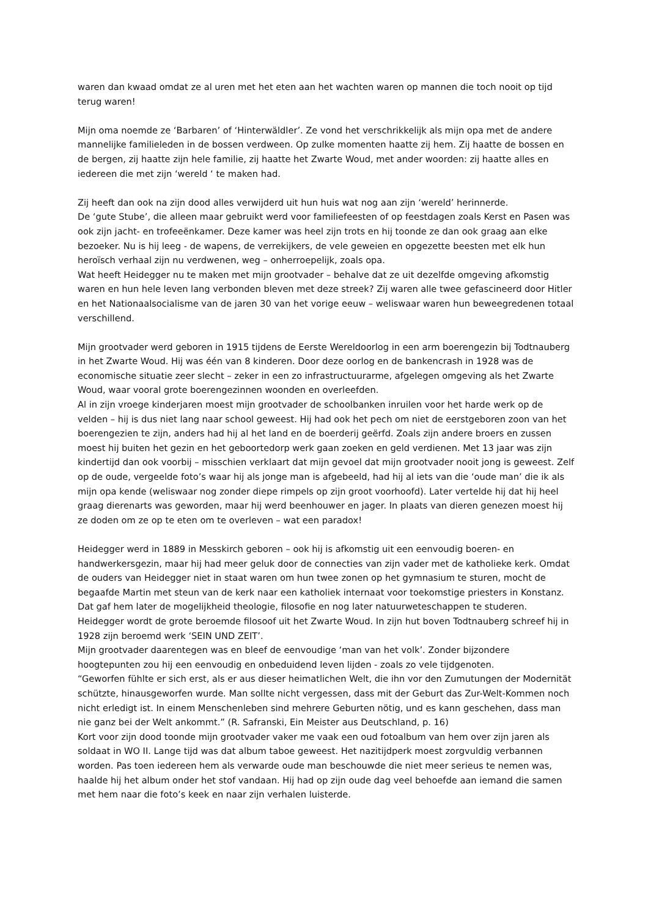waren dan kwaad omdat ze al uren met het eten aan het wachten waren op mannen die toch nooit op tijd terug waren!
Mijn oma noemde ze ‘Barbaren’ of ‘Hinterwäldler’. Ze vond het verschrikkelijk als mijn opa met de andere mannelijke familieleden in de bossen verdween. Op zulke momenten haatte zij hem. Zij haatte de bossen en de bergen, zij haatte zijn hele familie, zij haatte het Zwarte Woud, met ander woorden: zij haatte alles en iedereen die met zijn ‘wereld ‘ te maken had.
Zij heeft dan ook na zijn dood alles verwijderd uit hun huis wat nog aan zijn ‘wereld’ herinnerde.
De ‘gute Stube’, die alleen maar gebruikt werd voor familiefeesten of op feestdagen zoals Kerst en Pasen was ook zijn jacht- en trofeeënkamer. Deze kamer was heel zijn trots en hij toonde ze dan ook graag aan elke bezoeker. Nu is hij leeg - de wapens, de verrekijkers, de vele geweien en opgezette beesten met elk hun heroïsch verhaal zijn nu verdwenen, weg – onherroepelijk, zoals opa.
Wat heeft Heidegger nu te maken met mijn grootvader – behalve dat ze uit dezelfde omgeving afkomstig waren en hun hele leven lang verbonden bleven met deze streek? Zij waren alle twee gefascineerd door Hitler en het Nationaalsocialisme van de jaren 30 van het vorige eeuw – weliswaar waren hun beweegredenen totaal verschillend.
Mijn grootvader werd geboren in 1915 tijdens de Eerste Wereldoorlog in een arm boerengezin bij Todtnauberg in het Zwarte Woud. Hij was één van 8 kinderen. Door deze oorlog en de bankencrash in 1928 was de economische situatie zeer slecht – zeker in een zo infrastructuurarme, afgelegen omgeving als het Zwarte Woud, waar vooral grote boerengezinnen woonden en overleefden.
Al in zijn vroege kinderjaren moest mijn grootvader de schoolbanken inruilen voor het harde werk op de velden – hij is dus niet lang naar school geweest. Hij had ook het pech om niet de eerstgeboren zoon van het boerengezien te zijn, anders had hij al het land en de boerderij geërfd. Zoals zijn andere broers en zussen moest hij buiten het gezin en het geboortedorp werk gaan zoeken en geld verdienen. Met 13 jaar was zijn kindertijd dan ook voorbij – misschien verklaart dat mijn gevoel dat mijn grootvader nooit jong is geweest. Zelf op de oude, vergeelde foto’s waar hij als jonge man is afgebeeld, had hij al iets van die ‘oude man’ die ik als mijn opa kende (weliswaar nog zonder diepe rimpels op zijn groot voorhoofd). Later vertelde hij dat hij heel graag dierenarts was geworden, maar hij werd beenhouwer en jager. In plaats van dieren genezen moest hij ze doden om ze op te eten om te overleven – wat een paradox!
Heidegger werd in 1889 in Messkirch geboren – ook hij is afkomstig uit een eenvoudig boeren- en handwerkersgezin, maar hij had meer geluk door de connecties van zijn vader met de katholieke kerk. Omdat de ouders van Heidegger niet in staat waren om hun twee zonen op het gymnasium te sturen, mocht de begaafde Martin met steun van de kerk naar een katholiek internaat voor toekomstige priesters in Konstanz. Dat gaf hem later de mogelijkheid theologie, filosofie en nog later natuurweteschappen te studeren. Heidegger wordt de grote beroemde filosoof uit het Zwarte Woud. In zijn hut boven Todtnauberg schreef hij in 1928 zijn beroemd werk ‘SEIN UND ZEIT’.
Mijn grootvader daarentegen was en bleef de eenvoudige ‘man van het volk’. Zonder bijzondere hoogtepunten zou hij een eenvoudig en onbeduidend leven lijden - zoals zo vele tijdgenoten.
“Geworfen fühlte er sich erst, als er aus dieser heimatlichen Welt, die ihn vor den Zumutungen der Modernität schützte, hinausgeworfen wurde. Man sollte nicht vergessen, dass mit der Geburt das Zur-Welt-Kommen noch nicht erledigt ist. In einem Menschenleben sind mehrere Geburten nötig, und es kann geschehen, dass man nie ganz bei der Welt ankommt.” (R. Safranski, Ein Meister aus Deutschland, p. 16)
Kort voor zijn dood toonde mijn grootvader vaker me vaak een oud fotoalbum van hem over zijn jaren als soldaat in WO II. Lange tijd was dat album taboe geweest. Het nazitijdperk moest zorgvuldig verbannen worden. Pas toen iedereen hem als verwarde oude man beschouwde die niet meer serieus te nemen was, haalde hij het album onder het stof vandaan. Hij had op zijn oude dag veel behoefde aan iemand die samen met hem naar die foto’s keek en naar zijn verhalen luisterde.